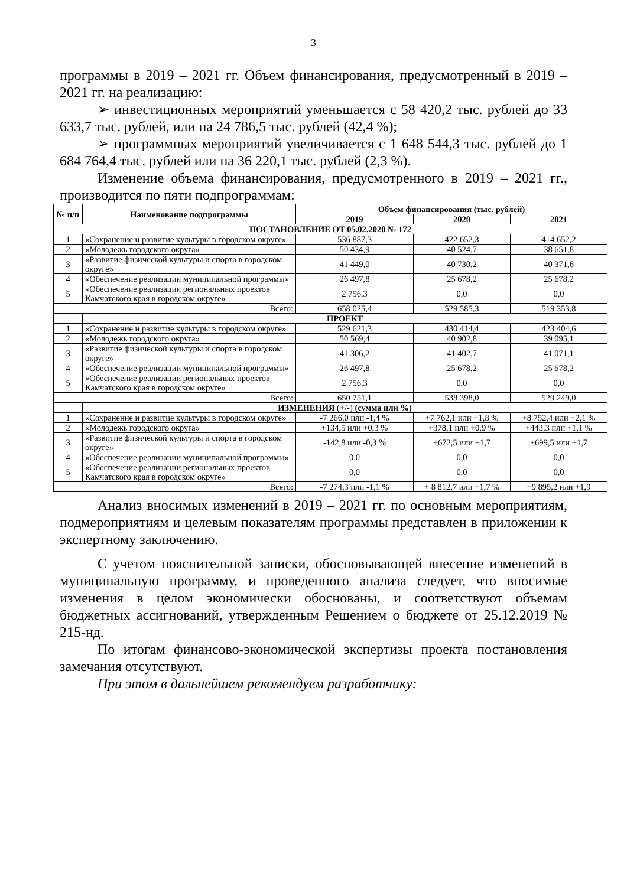3
программы в 2019 – 2021 гг. Объем финансирования, предусмотренный в 2019 – 2021 гг. на реализацию:
➢ инвестиционных мероприятий уменьшается с 58 420,2 тыс. рублей до 33 633,7 тыс. рублей, или на 24 786,5 тыс. рублей (42,4 %);
➢ программных мероприятий увеличивается с 1 648 544,3 тыс. рублей до 1 684 764,4 тыс. рублей или на 36 220,1 тыс. рублей (2,3 %).
Изменение объема финансирования, предусмотренного в 2019 – 2021 гг., производится по пяти подпрограммам:
| № п/п | Наименование подпрограммы | Объем финансирования (тыс. рублей) | | |
| --- | --- | --- | --- | --- |
| | | 2019 | 2020 | 2021 |
| ПОСТАНОВЛЕНИЕ ОТ 05.02.2020 № 172 | | | | |
| 1 | «Сохранение и развитие культуры в городском округе» | 536 887,3 | 422 652,3 | 414 652,2 |
| 2 | «Молодежь городского округа» | 50 434,9 | 40 524,7 | 38 651,8 |
| 3 | «Развитие физической культуры и спорта в городском округе» | 41 449,0 | 40 730,2 | 40 371,6 |
| 4 | «Обеспечение реализации муниципальной программы» | 26 497,8 | 25 678,2 | 25 678,2 |
| 5 | «Обеспечение реализации региональных проектов Камчатского края в городском округе» | 2 756,3 | 0,0 | 0,0 |
| Всего: | | 658 025,4 | 529 585,3 | 519 353,8 |
| | ПРОЕКТ | | | |
| 1 | «Сохранение и развитие культуры в городском округе» | 529 621,3 | 430 414,4 | 423 404,6 |
| 2 | «Молодежь городского округа» | 50 569,4 | 40 902,8 | 39 095,1 |
| 3 | «Развитие физической культуры и спорта в городском округе» | 41 306,2 | 41 402,7 | 41 071,1 |
| 4 | «Обеспечение реализации муниципальной программы» | 26 497,8 | 25 678,2 | 25 678,2 |
| 5 | «Обеспечение реализации региональных проектов Камчатского края в городском округе» | 2 756,3 | 0,0 | 0,0 |
| Всего: | | 650 751,1 | 538 398,0 | 529 249,0 |
| | ИЗМЕНЕНИЯ (+/-) (сумма или %) | | | |
| 1 | «Сохранение и развитие культуры в городском округе» | -7 266,0 или -1,4 % | +7 762,1 или +1,8 % | +8 752,4 или +2,1 % |
| 2 | «Молодежь городского округа» | +134,5 или +0,3 % | +378,1 или +0,9 % | +443,3 или +1,1 % |
| 3 | «Развитие физической культуры и спорта в городском округе» | -142,8 или -0,3 % | +672,5 или +1,7 | +699,5 или +1,7 |
| 4 | «Обеспечение реализации муниципальной программы» | 0,0 | 0,0 | 0,0 |
| 5 | «Обеспечение реализации региональных проектов Камчатского края в городском округе» | 0,0 | 0,0 | 0,0 |
| Всего: | | -7 274,3 или -1,1 % | + 8 812,7 или +1,7 % | +9 895,2 или +1,9 |
Анализ вносимых изменений в 2019 – 2021 гг. по основным мероприятиям, подмероприятиям и целевым показателям программы представлен в приложении к экспертному заключению.
С учетом пояснительной записки, обосновывающей внесение изменений в муниципальную программу, и проведенного анализа следует, что вносимые изменения в целом экономически обоснованы, и соответствуют объемам бюджетных ассигнований, утвержденным Решением о бюджете от 25.12.2019 № 215-нд.
По итогам финансово-экономической экспертизы проекта постановления замечания отсутствуют.
При этом в дальнейшем рекомендуем разработчику: